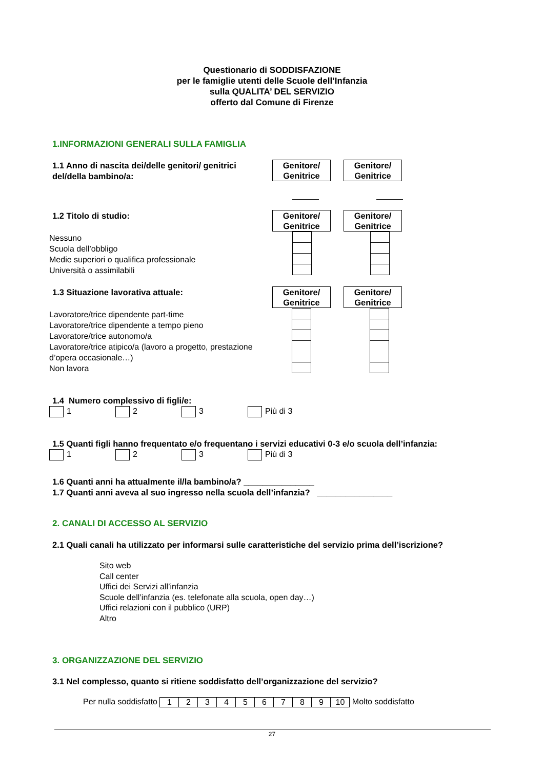Questionario di SODDISFAZIONE
per le famiglie utenti delle Scuole dell’Infanzia
sulla QUALITA’ DEL SERVIZIO
offerto dal Comune di Firenze
1.INFORMAZIONI GENERALI SULLA FAMIGLIA
1.1 Anno di nascita dei/delle genitori/ genitrici del/della bambino/a:
Genitore/
Genitrice
Genitore/
Genitrice
1.2 Titolo di studio:
Genitore/
Genitrice
Genitore/
Genitrice
Nessuno
Scuola dell’obbligo
Medie superiori o qualifica professionale
Università o assimilabili
1.3 Situazione lavorativa attuale:
Genitore/
Genitrice
Genitore/
Genitrice
Lavoratore/trice dipendente part-time
Lavoratore/trice dipendente a tempo pieno
Lavoratore/trice autonomo/a
Lavoratore/trice atipico/a (lavoro a progetto, prestazione d’opera occasionale…)
Non lavora
1.4 Numero complessivo di figli/e:
1 2 3 Più di 3
1.5 Quanti figli hanno frequentato e/o frequentano i servizi educativi 0-3 e/o scuola dell’infanzia:
1 2 3 Più di 3
1.6 Quanti anni ha attualmente il/la bambino/a? _______________
1.7 Quanti anni aveva al suo ingresso nella scuola dell’infanzia? ________________
2. CANALI DI ACCESSO AL SERVIZIO
2.1 Quali canali ha utilizzato per informarsi sulle caratteristiche del servizio prima dell’iscrizione?
Sito web
Call center
Uffici dei Servizi all’infanzia
Scuole dell’infanzia (es. telefonate alla scuola, open day…)
Uffici relazioni con il pubblico (URP)
Altro
3. ORGANIZZAZIONE DEL SERVIZIO
3.1 Nel complesso, quanto si ritiene soddisfatto dell’organizzazione del servizio?
Per nulla soddisfatto
| 1 | 2 | 3 | 4 | 5 | 6 | 7 | 8 | 9 | 10 |
Molto soddisfatto
27